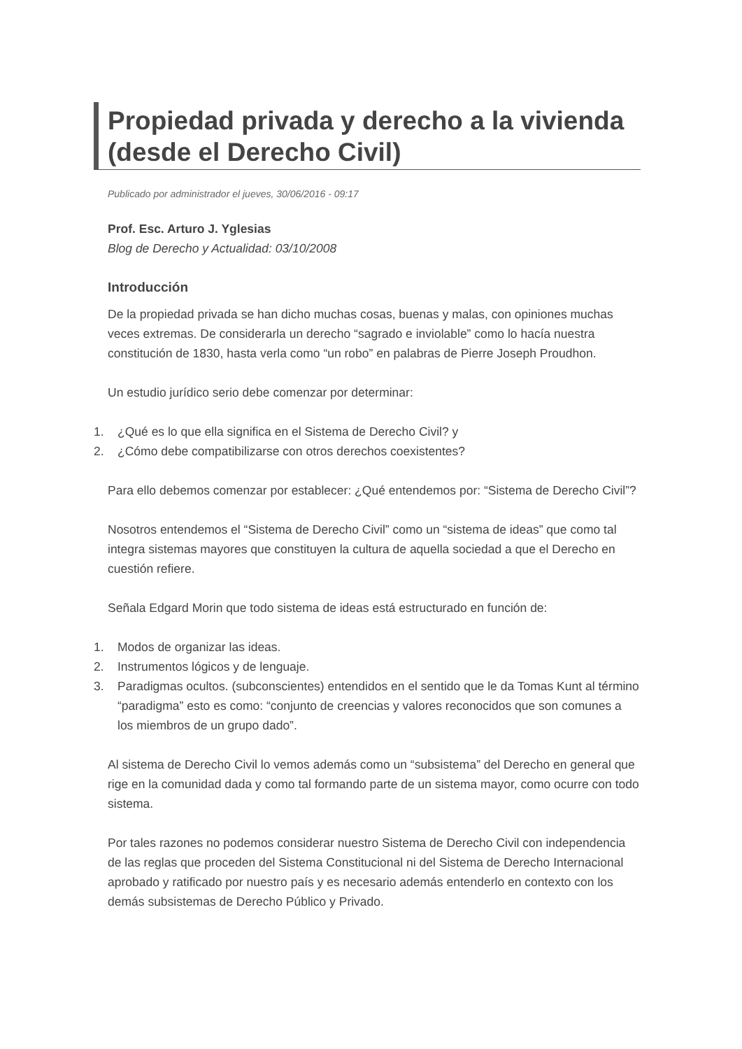Propiedad privada y derecho a la vivienda (desde el Derecho Civil)
Publicado por administrador el jueves, 30/06/2016 - 09:17
Prof. Esc. Arturo J. Yglesias
Blog de Derecho y Actualidad: 03/10/2008
Introducción
De la propiedad privada se han dicho muchas cosas, buenas y malas, con opiniones muchas veces extremas. De considerarla un derecho “sagrado e inviolable” como lo hacía nuestra constitución de 1830, hasta verla como “un robo” en palabras de Pierre Joseph Proudhon.
Un estudio jurídico serio debe comenzar por determinar:
1. ¿Qué es lo que ella significa en el Sistema de Derecho Civil? y
2. ¿Cómo debe compatibilizarse con otros derechos coexistentes?
Para ello debemos comenzar por establecer: ¿Qué entendemos por: “Sistema de Derecho Civil”?
Nosotros entendemos el “Sistema de Derecho Civil” como un “sistema de ideas” que como tal integra sistemas mayores que constituyen la cultura de aquella sociedad a que el Derecho en cuestión refiere.
Señala Edgard Morin que todo sistema de ideas está estructurado en función de:
1. Modos de organizar las ideas.
2. Instrumentos lógicos y de lenguaje.
3. Paradigmas ocultos. (subconscientes) entendidos en el sentido que le da Tomas Kunt al término “paradigma” esto es como: “conjunto de creencias y valores reconocidos que son comunes a los miembros de un grupo dado”.
Al sistema de Derecho Civil lo vemos además como un “subsistema” del Derecho en general que rige en la comunidad dada y como tal formando parte de un sistema mayor, como ocurre con todo sistema.
Por tales razones no podemos considerar nuestro Sistema de Derecho Civil con independencia de las reglas que proceden del Sistema Constitucional ni del Sistema de Derecho Internacional aprobado y ratificado por nuestro país y es necesario además entenderlo en contexto con los demás subsistemas de Derecho Público y Privado.